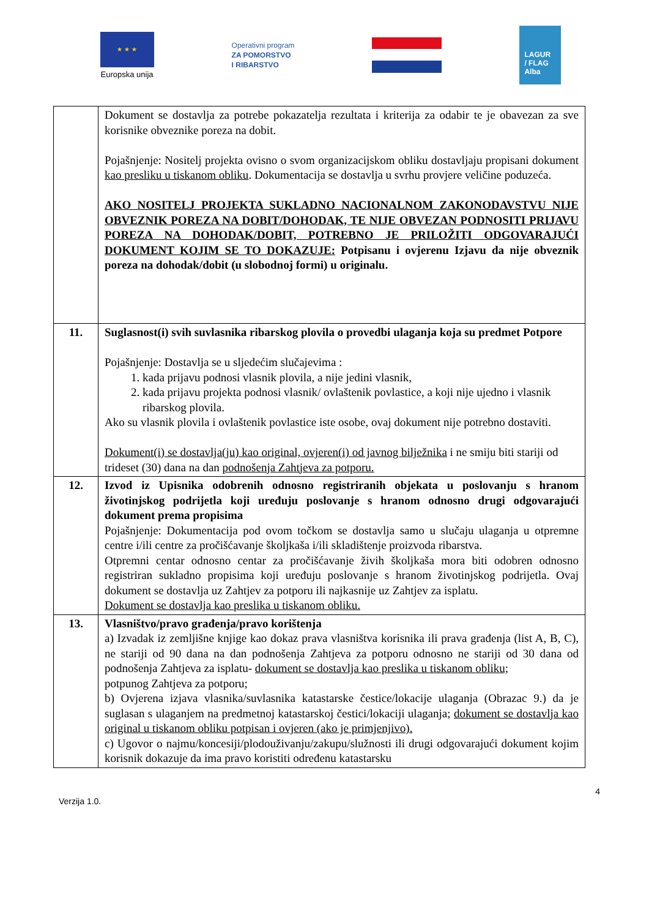★ ★ ★
Europska unija
Operativni program
ZA POMORSTVO
I RIBARSTVO
LAGUR
/ FLAG
Alba
| | Dokument se dostavlja za potrebe pokazatelja rezultata i kriterija za odabir te je obavezan za sve korisnike obveznike poreza na dobit. Pojašnjenje: Nositelj projekta ovisno o svom organizacijskom obliku dostavljaju propisani dokument kao presliku u tiskanom obliku . Dokumentacija se dostavlja u svrhu provjere veličine poduzeća. AKO NOSITELJ PROJEKTA SUKLADNO NACIONALNOM ZAKONODAVSTVU NIJE OBVEZNIK POREZA NA DOBIT/DOHODAK, TE NIJE OBVEZAN PODNOSITI PRIJAVU POREZA NA DOHODAK/DOBIT, POTREBNO JE PRILOŽITI ODGOVARAJUĆI DOKUMENT KOJIM SE TO DOKAZUJE: Potpisanu i ovjerenu Izjavu da nije obveznik poreza na dohodak/dobit (u slobodnoj formi) u originalu. |
| 11. | Suglasnost(i) svih suvlasnika ribarskog plovila o provedbi ulaganja koja su predmet Potpore Pojašnjenje: Dostavlja se u sljedećim slučajevima : 1. kada prijavu podnosi vlasnik plovila, a nije jedini vlasnik, 2. kada prijavu projekta podnosi vlasnik/ ovlaštenik povlastice, a koji nije ujedno i vlasnik ribarskog plovila. Ako su vlasnik plovila i ovlaštenik povlastice iste osobe, ovaj dokument nije potrebno dostaviti. Dokument(i) se dostavlja(ju) kao original, ovjeren(i) od javnog bilježnika i ne smiju biti stariji od trideset (30) dana na dan podnošenja Zahtjeva za potporu. |
| 12. | Izvod iz Upisnika odobrenih odnosno registriranih objekata u poslovanju s hranom životinjskog podrijetla koji uređuju poslovanje s hranom odnosno drugi odgovarajući dokument prema propisima Pojašnjenje: Dokumentacija pod ovom točkom se dostavlja samo u slučaju ulaganja u otpremne centre i/ili centre za pročišćavanje školjkaša i/ili skladištenje proizvoda ribarstva. Otpremni centar odnosno centar za pročišćavanje živih školjkaša mora biti odobren odnosno registriran sukladno propisima koji uređuju poslovanje s hranom životinjskog podrijetla. Ovaj dokument se dostavlja uz Zahtjev za potporu ili najkasnije uz Zahtjev za isplatu. Dokument se dostavlja kao preslika u tiskanom obliku. |
| 13. | Vlasništvo/pravo građenja/pravo korištenja a) Izvadak iz zemljišne knjige kao dokaz prava vlasništva korisnika ili prava građenja (list A, B, C), ne stariji od 90 dana na dan podnošenja Zahtjeva za potporu odnosno ne stariji od 30 dana od podnošenja Zahtjeva za isplatu- dokument se dostavlja kao preslika u tiskanom obliku; potpunog Zahtjeva za potporu; b) Ovjerena izjava vlasnika/suvlasnika katastarske čestice/lokacije ulaganja (Obrazac 9.) da je suglasan s ulaganjem na predmetnoj katastarskoj čestici/lokaciji ulaganja; dokument se dostavlja kao original u tiskanom obliku potpisan i ovjeren (ako je primjenjivo). c) Ugovor o najmu/koncesiji/plodouživanju/zakupu/služnosti ili drugi odgovarajući dokument kojim korisnik dokazuje da ima pravo koristiti određenu katastarsku |
4
Verzija 1.0.